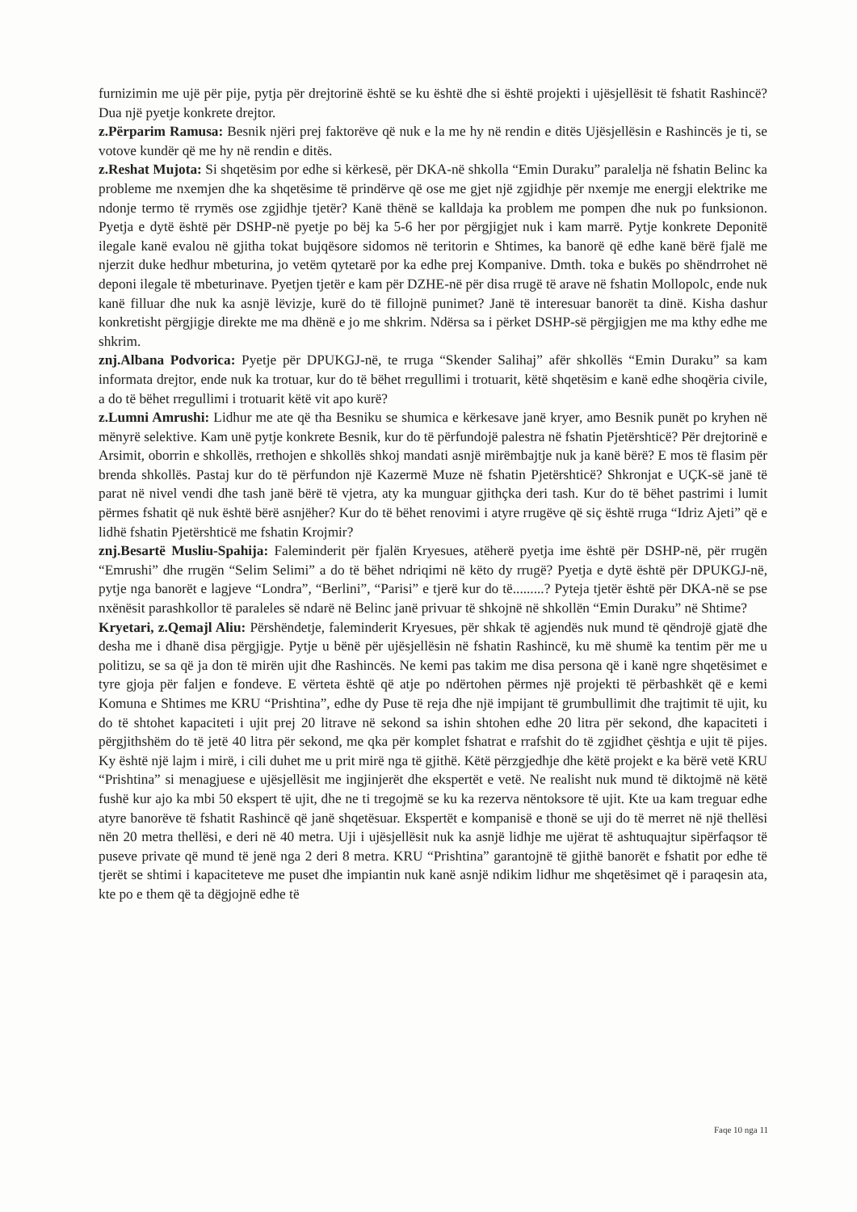furnizimin me ujë për pije, pytja për drejtorinë është se ku është dhe si është projekti i ujësjellësit të fshatit Rashincë? Dua një pyetje konkrete drejtor.
z.Përparim Ramusa: Besnik njëri prej faktorëve që nuk e la me hy në rendin e ditës Ujësjellësin e Rashincës je ti, se votove kundër që me hy në rendin e ditës.
z.Reshat Mujota: Si shqetësim por edhe si kërkesë, për DKA-në shkolla “Emin Duraku” paralelja në fshatin Belinc ka probleme me nxemjen dhe ka shqetësime të prindërve që ose me gjet një zgjidhje për nxemje me energji elektrike me ndonje termo të rrymës ose zgjidhje tjetër? Kanë thënë se kalldaja ka problem me pompen dhe nuk po funksionon. Pyetja e dytë është për DSHP-në pyetje po bëj ka 5-6 her por përgjigjet nuk i kam marrë. Pytje konkrete Deponitë ilegale kanë evalou në gjitha tokat bujqësore sidomos në teritorin e Shtimes, ka banorë që edhe kanë bërë fjalë me njerzit duke hedhur mbeturina, jo vetëm qytetarë por ka edhe prej Kompanive. Dmth. toka e bukës po shëndrrohet në deponi ilegale të mbeturinave. Pyetjen tjetër e kam për DZHE-në për disa rrugë të arave në fshatin Mollopolc, ende nuk kanë filluar dhe nuk ka asnjë lëvizje, kurë do të fillojnë punimet? Janë të interesuar banorët ta dinë. Kisha dashur konkretisht përgjigje direkte me ma dhënë e jo me shkrim. Ndërsa sa i përket DSHP-së përgjigjen me ma kthy edhe me shkrim.
znj.Albana Podvorica: Pyetje për DPUKGJ-në, te rruga “Skender Salihaj” afër shkollës “Emin Duraku” sa kam informata drejtor, ende nuk ka trotuar, kur do të bëhet rregullimi i trotuarit, këtë shqetësim e kanë edhe shoqëria civile, a do të bëhet rregullimi i trotuarit këtë vit apo kurë?
z.Lumni Amrushi: Lidhur me ate që tha Besniku se shumica e kërkesave janë kryer, amo Besnik punët po kryhen në mënyrë selektive. Kam unë pytje konkrete Besnik, kur do të përfundojë palestra në fshatin Pjetërshticë? Për drejtorinë e Arsimit, oborrin e shkollës, rrethojen e shkollës shkoj mandati asnjë mirëmbajtje nuk ja kanë bërë? E mos të flasim për brenda shkollës. Pastaj kur do të përfundon një Kazermë Muze në fshatin Pjetërshticë? Shkronjat e UÇK-së janë të parat në nivel vendi dhe tash janë bërë të vjetra, aty ka munguar gjithçka deri tash. Kur do të bëhet pastrimi i lumit përmes fshatit që nuk është bërë asnjëher? Kur do të bëhet renovimi i atyre rrugëve që siç është rruga “Idriz Ajeti” që e lidhë fshatin Pjetërshticë me fshatin Krojmir?
znj.Besartë Musliu-Spahija: Faleminderit për fjalën Kryesues, atëherë pyetja ime është për DSHP-në, për rrugën “Emrushi” dhe rrugën “Selim Selimi” a do të bëhet ndriqimi në këto dy rrugë? Pyetja e dytë është për DPUKGJ-në, pytje nga banorët e lagjeve “Londra”, “Berlini”, “Parisi” e tjerë kur do të.........? Pyteja tjetër është për DKA-në se pse nxënësit parashkollor të paraleles së ndarë në Belinc janë privuar të shkojnë në shkollën “Emin Duraku” në Shtime?
Kryetari, z.Qemajl Aliu: Përshëndetje, faleminderit Kryesues, për shkak të agjendës nuk mund të qëndrojë gjatë dhe desha me i dhanë disa përgjigje. Pytje u bënë për ujësjellësin në fshatin Rashincë, ku më shumë ka tentim për me u politizu, se sa që ja don të mirën ujit dhe Rashincës. Ne kemi pas takim me disa persona që i kanë ngre shqetësimet e tyre gjoja për faljen e fondeve. E vërteta është që atje po ndërtohen përmes një projekti të përbashkët që e kemi Komuna e Shtimes me KRU “Prishtina”, edhe dy Puse të reja dhe një impijant të grumbullimit dhe trajtimit të ujit, ku do të shtohet kapaciteti i ujit prej 20 litrave në sekond sa ishin shtohen edhe 20 litra për sekond, dhe kapaciteti i përgjithshëm do të jetë 40 litra për sekond, me qka për komplet fshatrat e rrafshit do të zgjidhet çështja e ujit të pijes. Ky është një lajm i mirë, i cili duhet me u prit mirë nga të gjithë. Këtë përzgjedhje dhe këtë projekt e ka bërë vetë KRU “Prishtina” si menagjuese e ujësjellësit me ingjinjerët dhe ekspertët e vetë. Ne realisht nuk mund të diktojmë në këtë fushë kur ajo ka mbi 50 ekspert të ujit, dhe ne ti tregojmë se ku ka rezerva nëntoksore të ujit. Kte ua kam treguar edhe atyre banorëve të fshatit Rashincë që janë shqetësuar. Ekspertët e kompanisë e thonë se uji do të merret në një thellësi nën 20 metra thellësi, e deri në 40 metra. Uji i ujësjellësit nuk ka asnjë lidhje me ujërat të ashtuquajtur sipërfaqsor të puseve private që mund të jenë nga 2 deri 8 metra. KRU “Prishtina” garantojnë të gjithë banorët e fshatit por edhe të tjerët se shtimi i kapaciteteve me puset dhe impiantin nuk kanë asnjë ndikim lidhur me shqetësimet që i paraqesin ata, kte po e them që ta dëgjojnë edhe të
Faqe 10 nga 11